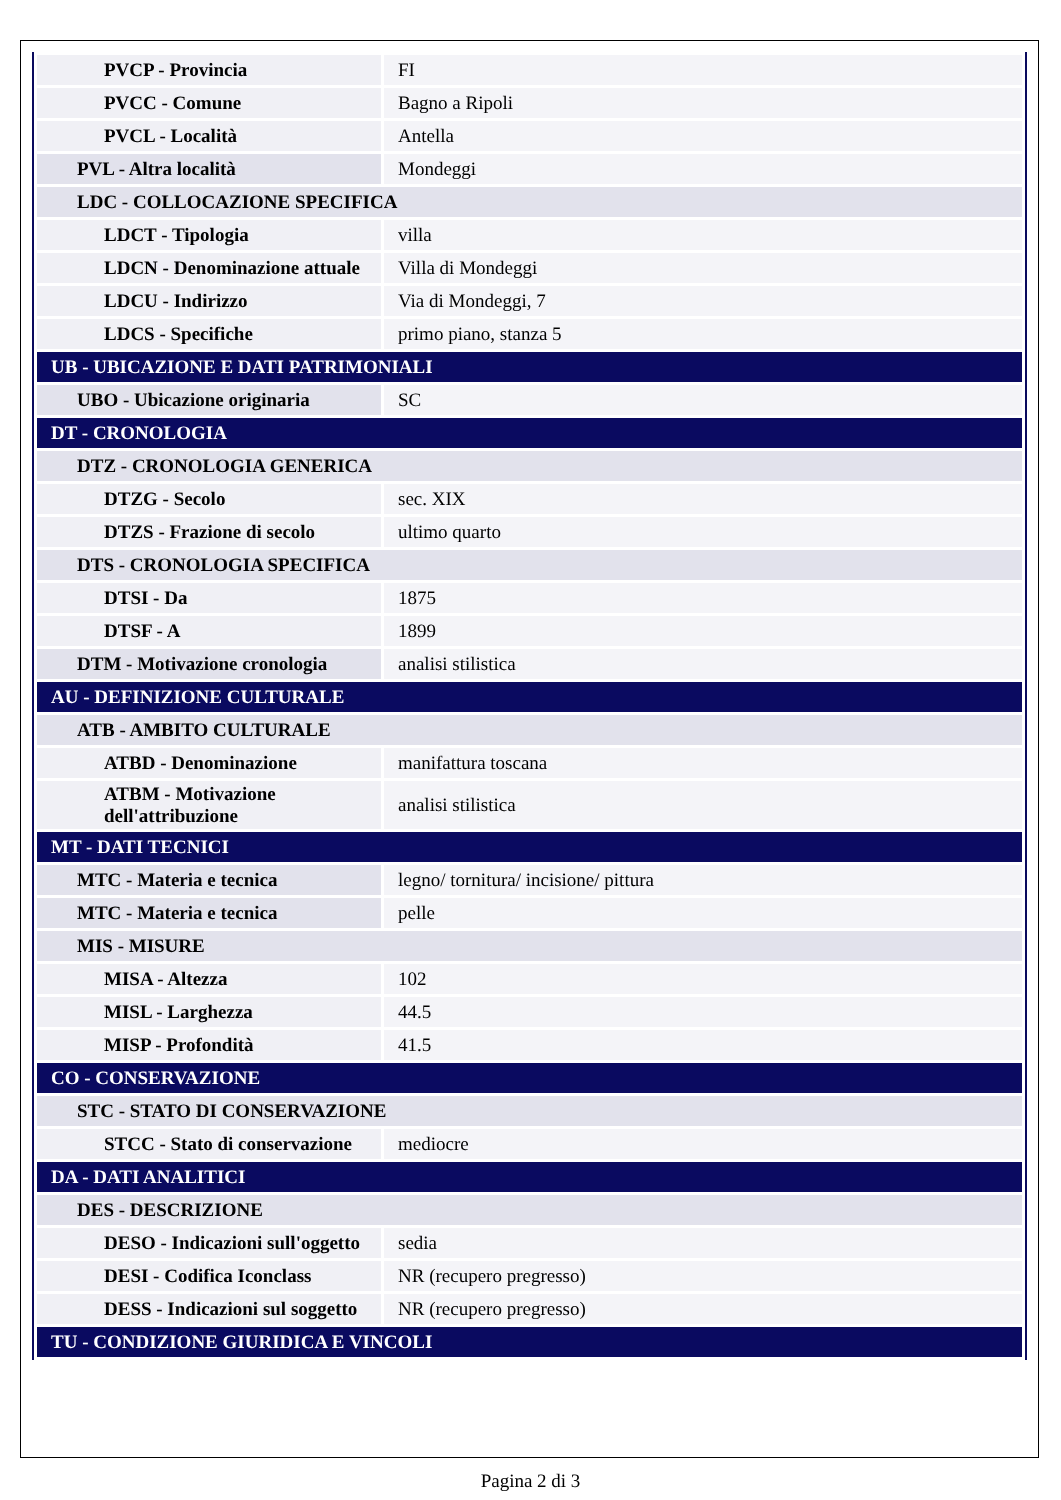| PVCP - Provincia | FI |
| PVCC - Comune | Bagno a Ripoli |
| PVCL - Località | Antella |
| PVL - Altra località | Mondeggi |
| LDC - COLLOCAZIONE SPECIFICA | |
| LDCT - Tipologia | villa |
| LDCN - Denominazione attuale | Villa di Mondeggi |
| LDCU - Indirizzo | Via di Mondeggi, 7 |
| LDCS - Specifiche | primo piano, stanza 5 |
| UB - UBICAZIONE E DATI PATRIMONIALI | |
| UBO - Ubicazione originaria | SC |
| DT - CRONOLOGIA | |
| DTZ - CRONOLOGIA GENERICA | |
| DTZG - Secolo | sec. XIX |
| DTZS - Frazione di secolo | ultimo quarto |
| DTS - CRONOLOGIA SPECIFICA | |
| DTSI - Da | 1875 |
| DTSF - A | 1899 |
| DTM - Motivazione cronologia | analisi stilistica |
| AU - DEFINIZIONE CULTURALE | |
| ATB - AMBITO CULTURALE | |
| ATBD - Denominazione | manifattura toscana |
| ATBM - Motivazione dell'attribuzione | analisi stilistica |
| MT - DATI TECNICI | |
| MTC - Materia e tecnica | legno/ tornitura/ incisione/ pittura |
| MTC - Materia e tecnica | pelle |
| MIS - MISURE | |
| MISA - Altezza | 102 |
| MISL - Larghezza | 44.5 |
| MISP - Profondità | 41.5 |
| CO - CONSERVAZIONE | |
| STC - STATO DI CONSERVAZIONE | |
| STCC - Stato di conservazione | mediocre |
| DA - DATI ANALITICI | |
| DES - DESCRIZIONE | |
| DESO - Indicazioni sull'oggetto | sedia |
| DESI - Codifica Iconclass | NR (recupero pregresso) |
| DESS - Indicazioni sul soggetto | NR (recupero pregresso) |
| TU - CONDIZIONE GIURIDICA E VINCOLI | |
Pagina 2 di 3